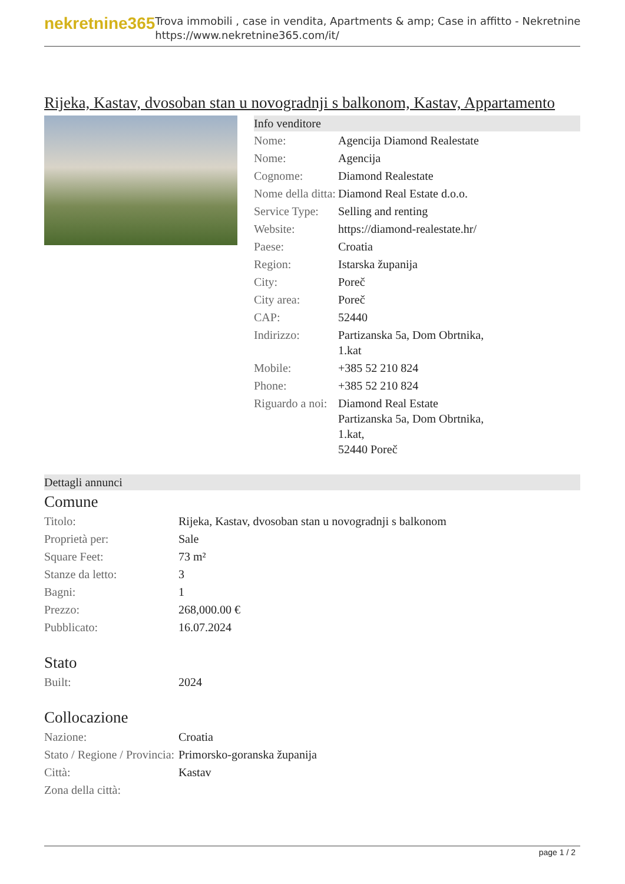nekretnine365
Trova immobili , case in vendita, Apartments & amp; Case in affitto - Nekretnine
https://www.nekretnine365.com/it/
Rijeka, Kastav, dvosoban stan u novogradnji s balkonom, Kastav, Appartamento
Info venditore
| Nome: | Agencija Diamond Realestate |
| Nome: | Agencija |
| Cognome: | Diamond Realestate |
| Nome della ditta: | Diamond Real Estate d.o.o. |
| Service Type: | Selling and renting |
| Website: | https://diamond-realestate.hr/ |
| Paese: | Croatia |
| Region: | Istarska županija |
| City: | Poreč |
| City area: | Poreč |
| CAP: | 52440 |
| Indirizzo: | Partizanska 5a, Dom Obrtnika, 1.kat |
| Mobile: | +385 52 210 824 |
| Phone: | +385 52 210 824 |
| Riguardo a noi: | Diamond Real Estate Partizanska 5a, Dom Obrtnika, 1.kat, 52440 Poreč |
Dettagli annunci
Comune
| Titolo: | Rijeka, Kastav, dvosoban stan u novogradnji s balkonom |
| Proprietà per: | Sale |
| Square Feet: | 73 m² |
| Stanze da letto: | 3 |
| Bagni: | 1 |
| Prezzo: | 268,000.00 € |
| Pubblicato: | 16.07.2024 |
Stato
| Built: | 2024 |
Collocazione
| Nazione: | Croatia |
| Stato / Regione / Provincia: | Primorsko-goranska županija |
| Città: | Kastav |
| Zona della città: | |
page 1 / 2